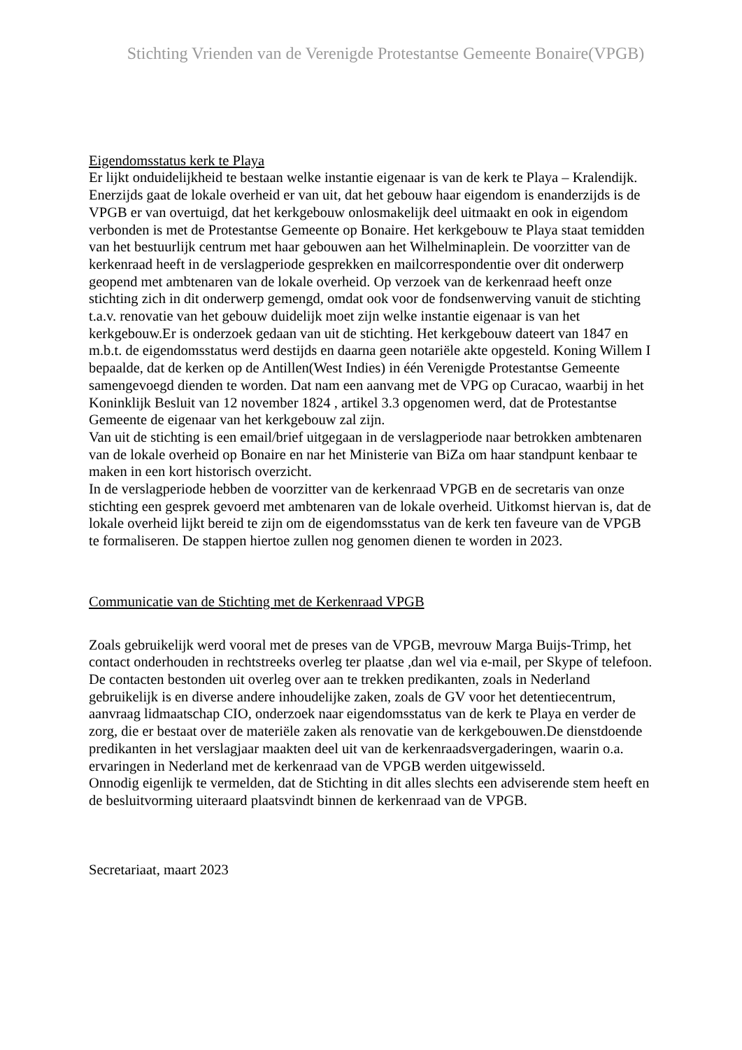Stichting Vrienden van de Verenigde Protestantse Gemeente Bonaire(VPGB)
Eigendomsstatus kerk te Playa
Er lijkt onduidelijkheid te bestaan welke instantie eigenaar is van de kerk te Playa – Kralendijk. Enerzijds gaat de lokale overheid er van uit, dat het gebouw haar eigendom is enanderzijds is de VPGB er van overtuigd, dat het kerkgebouw onlosmakelijk deel uitmaakt en ook in eigendom verbonden is met de Protestantse Gemeente op Bonaire. Het kerkgebouw te Playa staat temidden van het bestuurlijk centrum met haar gebouwen aan het Wilhelminaplein. De voorzitter van de kerkenraad heeft in de verslagperiode gesprekken en mailcorrespondentie over dit onderwerp geopend met ambtenaren van de lokale overheid. Op verzoek van de kerkenraad heeft onze stichting zich in dit onderwerp gemengd, omdat ook voor de fondsenwerving vanuit de stichting t.a.v. renovatie van het gebouw duidelijk moet zijn welke instantie eigenaar is van het kerkgebouw.Er is onderzoek gedaan van uit de stichting. Het kerkgebouw dateert van 1847 en m.b.t. de eigendomsstatus werd destijds en daarna geen notariële akte opgesteld. Koning Willem I bepaalde, dat de kerken op de Antillen(West Indies) in één Verenigde Protestantse Gemeente samengevoegd dienden te worden. Dat nam een aanvang met de VPG op Curacao, waarbij in het Koninklijk Besluit van 12 november 1824 , artikel 3.3 opgenomen werd, dat de Protestantse Gemeente de eigenaar van het kerkgebouw zal zijn.
Van uit de stichting is een email/brief uitgegaan in de verslagperiode naar betrokken ambtenaren van de lokale overheid op Bonaire en nar het Ministerie van BiZa om haar standpunt kenbaar te maken in een kort historisch overzicht.
In de verslagperiode hebben de voorzitter van de kerkenraad VPGB en de secretaris van onze stichting een gesprek gevoerd met ambtenaren van de lokale overheid. Uitkomst hiervan is, dat de lokale overheid lijkt bereid te zijn om de eigendomsstatus van de kerk ten faveure van de VPGB te formaliseren. De stappen hiertoe zullen nog genomen dienen te worden in 2023.
Communicatie van de Stichting met de Kerkenraad VPGB
Zoals gebruikelijk werd vooral met de preses van de VPGB, mevrouw Marga Buijs-Trimp, het contact onderhouden in rechtstreeks overleg ter plaatse ,dan wel via e-mail, per Skype of telefoon.
De contacten bestonden uit overleg over aan te trekken predikanten, zoals in Nederland gebruikelijk is en diverse andere inhoudelijke zaken, zoals de GV voor het detentiecentrum, aanvraag lidmaatschap CIO, onderzoek naar eigendomsstatus van de kerk te Playa en verder de zorg, die er bestaat over de materiële zaken als renovatie van de kerkgebouwen.De dienstdoende predikanten in het verslagjaar maakten deel uit van de kerkenraadsvergaderingen, waarin o.a. ervaringen in Nederland met de kerkenraad van de VPGB werden uitgewisseld.
Onnodig eigenlijk te vermelden, dat de Stichting in dit alles slechts een adviserende stem heeft en de besluitvorming uiteraard plaatsvindt binnen de kerkenraad van de VPGB.
Secretariaat, maart 2023